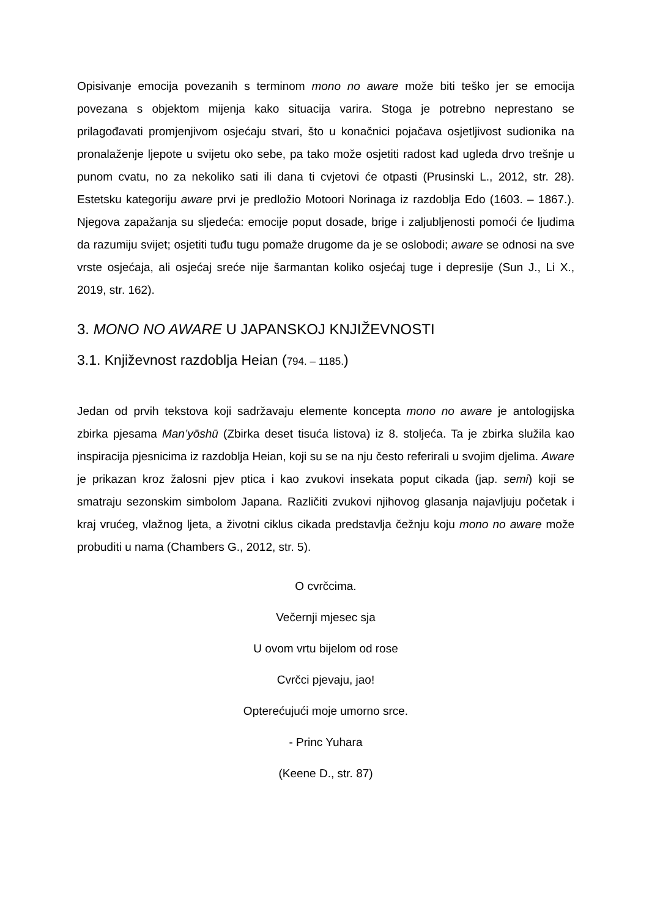Opisivanje emocija povezanih s terminom mono no aware može biti teško jer se emocija povezana s objektom mijenja kako situacija varira. Stoga je potrebno neprestano se prilagođavati promjenjivom osjećaju stvari, što u konačnici pojačava osjetljivost sudionika na pronalaženje ljepote u svijetu oko sebe, pa tako može osjetiti radost kad ugleda drvo trešnje u punom cvatu, no za nekoliko sati ili dana ti cvjetovi će otpasti (Prusinski L., 2012, str. 28). Estetsku kategoriju aware prvi je predložio Motoori Norinaga iz razdoblja Edo (1603. – 1867.). Njegova zapažanja su sljedeća: emocije poput dosade, brige i zaljubljenosti pomoći će ljudima da razumiju svijet; osjetiti tuđu tugu pomaže drugome da je se oslobodi; aware se odnosi na sve vrste osjećaja, ali osjećaj sreće nije šarmantan koliko osjećaj tuge i depresije (Sun J., Li X., 2019, str. 162).
3. MONO NO AWARE U JAPANSKOJ KNJIŽEVNOSTI
3.1. Književnost razdoblja Heian (794. – 1185.)
Jedan od prvih tekstova koji sadržavaju elemente koncepta mono no aware je antologijska zbirka pjesama Man’yōshū (Zbirka deset tisuća listova) iz 8. stoljeća. Ta je zbirka služila kao inspiracija pjesnicima iz razdoblja Heian, koji su se na nju često referirali u svojim djelima. Aware je prikazan kroz žalosni pjev ptica i kao zvukovi insekata poput cikada (jap. semi) koji se smatraju sezonskim simbolom Japana. Različiti zvukovi njihovog glasanja najavljuju početak i kraj vrućeg, vlažnog ljeta, a životni ciklus cikada predstavlja čežnju koju mono no aware može probuditi u nama (Chambers G., 2012, str. 5).
O cvrčcima.
Večernji mjesec sja
U ovom vrtu bijelom od rose
Cvrčci pjevaju, jao!
Opterećujući moje umorno srce.
- Princ Yuhara
(Keene D., str. 87)